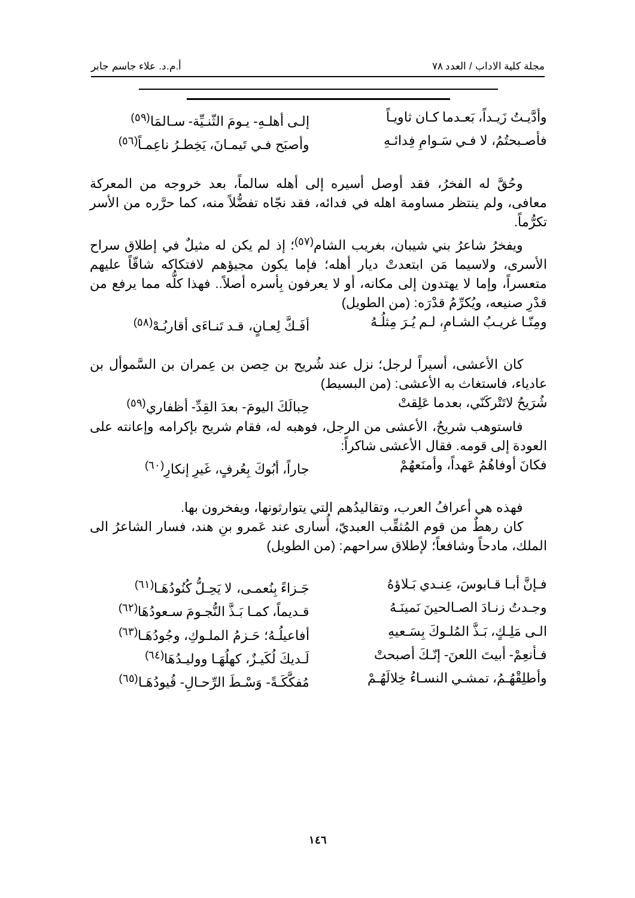مجلة كلية الاداب / العدد ٧٨ أ.م.د. علاء جاسم جابر
وأدَّيـتُ زَيـداً، بَعـدما كـان ثاويـاً إلـى أهلـهِ- يـومَ الثّنـيِّة- سـالمَا<sup>(٥٩)</sup>
فأصـبحتُمُ، لا فـي سَـوامِ فِدائـهِ وأصبَح فـي تَيمـانَ، يَخِطـرُ ناعِمـاً<sup>(٥٦)</sup>
وحُقَّ له الفخرُ، فقد أوصل أسيره إلى أهله سالماً، بعد خروجه من المعركة معافى، ولم ينتظر مساومة اهله في فدائه، فقد نجّاه تفضُّلاً منه، كما حرَّره من الأسر تكرُّماً.
ويفخرُ شاعرُ بني شيبان، بغريب الشام<sup>(٥٧)</sup>؛ إذ لم يكن له مثيلٌ في إطلاق سراح الأسرى، ولاسيما مَن ابتعدتْ ديار أهله؛ فإما يكون مجيؤهم لافتكاكه شاقّاً عليهم متعسراً، وإما لا يهتدون إلى مكانه، أو لا يعرفون بِأسره أصلاً.. فهذا كلُّه مما يرفع من قدْرِ صنيعه، ويُكرِّمُ قدْرَه: (من الطويل)
ومِنّـا غريـبُ الشـامِ، لـم يُـرَ مِثلُـهُ أفَـكَّ لِعـانٍ، قـد تَنـاءَى أقاربُـهْ<sup>(٥٨)</sup>
كان الأعشى، أسيراً لرجل؛ نزل عند شُريح بن حِصن بن عِمران بن السَّموأل بن عادياء، فاستغاث به الأعشى: (من البسيط)
شُرَيحُ لاتَتْركَنّي، بعدما عَلِقتْ حِبالَكَ اليومَ- بعدَ القِدِّ- أظفاري<sup>(٥٩)</sup>
فاستوهب شريحٌ، الأعشى من الرجل، فوهبه له، فقام شريح بإكرامه وإعانته على العودة إلى قومه. فقال الأعشى شاكراً:
فكانَ أوفاهُمُ عَهداً، وأمنَعهُمْ جاراً، أبُوكَ بِعُرفٍ، غَيرِ إنكارِ<sup>(٦٠)</sup>
فهذه هي أعرافُ العرب، وتقاليدُهم التي يتوارثونها، ويفخرون بها.
كان رهطٌ من قوم المُثقِّب العبديّ، أُسارى عند عَمرو بنِ هند، فسار الشاعرُ الى الملك، مادحاً وشافعاً؛ لإطلاق سراحهم: (من الطويل)
فـإنَّ أبـا قـابوسَ، عِنـدي بَـلاؤهُ جَـزاءً بِنُعمـى، لا يَحِـلُّ كُنُودُهَـا<sup>(٦١)</sup>
وجـدتُ زنـادَ الصـالحينَ نَمينَـهُ قـديماً، كمـا بَـذَّ النُّجـومَ سـعودُهَا<sup>(٦٢)</sup>
الـى مَلِـكٍ، بَـذَّ المُلـوكَ بِسَـعيهِ أفاعيلُـهُ؛ حَـزمُ الملـوكِ، وجُودُهَـا<sup>(٦٣)</sup>
فـأنعِمْ- أبيتَ اللعنَ- إنّـكَ أصبحتْ لَـديكَ لُكَيـزٌ، كهلُهَـا ووليـدُهَا<sup>(٦٤)</sup>
وأطلِقْهُـمُ، تمشـي النسـاءُ خِلالَهُـمْ مُفكَّكَـةً- وَسْـطَ الرِّحـالِ- قُيودُهَـا<sup>(٦٥)</sup>
١٤٦